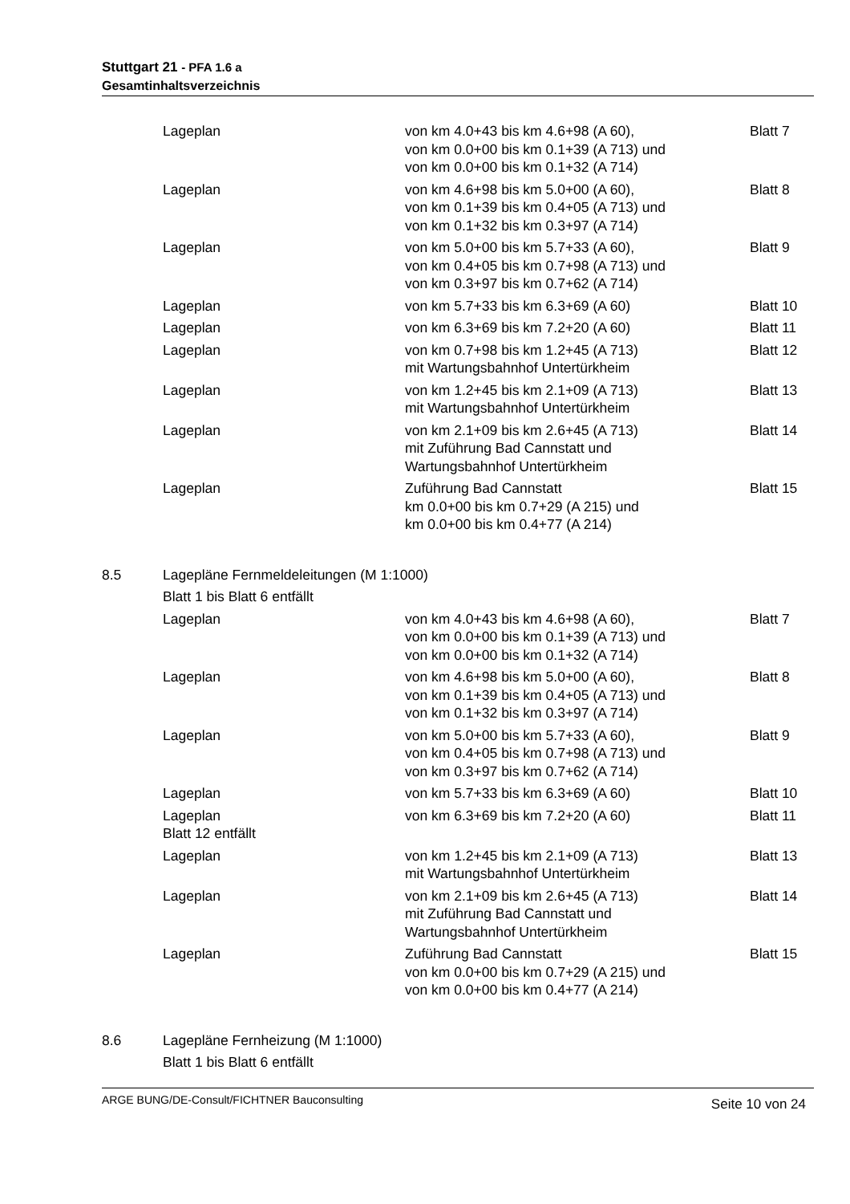Stuttgart 21 - PFA 1.6 a
Gesamtinhaltsverzeichnis
| | Lageplan | von km 4.0+43 bis km 4.6+98 (A 60), von km 0.0+00 bis km 0.1+39 (A 713) und von km 0.0+00 bis km 0.1+32 (A 714) | Blatt 7 |
| | Lageplan | von km 4.6+98 bis km 5.0+00 (A 60), von km 0.1+39 bis km 0.4+05 (A 713) und von km 0.1+32 bis km 0.3+97 (A 714) | Blatt 8 |
| | Lageplan | von km 5.0+00 bis km 5.7+33 (A 60), von km 0.4+05 bis km 0.7+98 (A 713) und von km 0.3+97 bis km 0.7+62 (A 714) | Blatt 9 |
| | Lageplan | von km 5.7+33 bis km 6.3+69 (A 60) | Blatt 10 |
| | Lageplan | von km 6.3+69 bis km 7.2+20 (A 60) | Blatt 11 |
| | Lageplan | von km 0.7+98 bis km 1.2+45 (A 713) mit Wartungsbahnhof Untertürkheim | Blatt 12 |
| | Lageplan | von km 1.2+45 bis km 2.1+09 (A 713) mit Wartungsbahnhof Untertürkheim | Blatt 13 |
| | Lageplan | von km 2.1+09 bis km 2.6+45 (A 713) mit Zuführung Bad Cannstatt und Wartungsbahnhof Untertürkheim | Blatt 14 |
| | Lageplan | Zuführung Bad Cannstatt km 0.0+00 bis km 0.7+29 (A 215) und km 0.0+00 bis km 0.4+77 (A 214) | Blatt 15 |
| 8.5 | Lagepläne Fernmeldeleitungen (M 1:1000) | | |
| | Blatt 1 bis Blatt 6 entfällt | | |
| | Lageplan | von km 4.0+43 bis km 4.6+98 (A 60), von km 0.0+00 bis km 0.1+39 (A 713) und von km 0.0+00 bis km 0.1+32 (A 714) | Blatt 7 |
| | Lageplan | von km 4.6+98 bis km 5.0+00 (A 60), von km 0.1+39 bis km 0.4+05 (A 713) und von km 0.1+32 bis km 0.3+97 (A 714) | Blatt 8 |
| | Lageplan | von km 5.0+00 bis km 5.7+33 (A 60), von km 0.4+05 bis km 0.7+98 (A 713) und von km 0.3+97 bis km 0.7+62 (A 714) | Blatt 9 |
| | Lageplan | von km 5.7+33 bis km 6.3+69 (A 60) | Blatt 10 |
| | Lageplan Blatt 12 entfällt | von km 6.3+69 bis km 7.2+20 (A 60) | Blatt 11 |
| | Lageplan | von km 1.2+45 bis km 2.1+09 (A 713) mit Wartungsbahnhof Untertürkheim | Blatt 13 |
| | Lageplan | von km 2.1+09 bis km 2.6+45 (A 713) mit Zuführung Bad Cannstatt und Wartungsbahnhof Untertürkheim | Blatt 14 |
| | Lageplan | Zuführung Bad Cannstatt von km 0.0+00 bis km 0.7+29 (A 215) und von km 0.0+00 bis km 0.4+77 (A 214) | Blatt 15 |
| 8.6 | Lagepläne Fernheizung (M 1:1000) | | |
| | Blatt 1 bis Blatt 6 entfällt | | |
ARGE BUNG/DE-Consult/FICHTNER Bauconsulting Seite 10 von 24